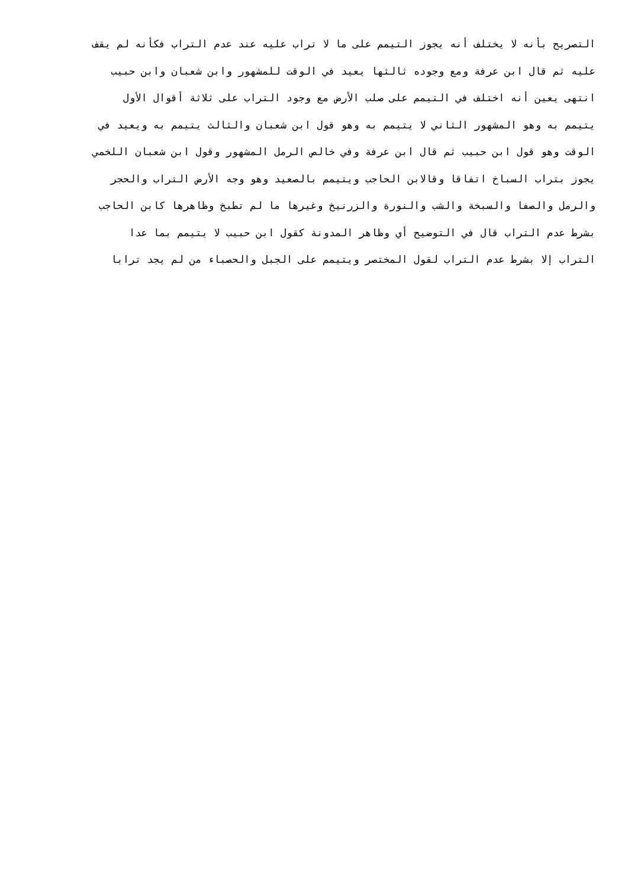التصريح بأنه لا يختلف أنه يجوز التيمم على ما لا تراب عليه عند عدم التراب فكأنه لم يقف
عليه ثم قال ابن عرفة ومع وجوده ثالثها يعيد في الوقت للمشهور وابن شعبان وابن حبيب
انتهى يعين أنه اختلف في التيمم على صلب الأرض مع وجود التراب على ثلاثة أقوال الأول
يتيمم به وهو المشهور الثاني لا يتيمم به وهو قول ابن شعبان والثالث يتيمم به ويعيد في
الوقت وهو قول ابن حبيب ثم قال ابن عرفة وفي خالص الرمل المشهور وقول ابن شعبان اللخمي
يجوز بتراب السباخ اتفاقا وقالابن الحاجب ويتيمم بالصعيد وهو وجه الأرض التراب والحجر
والرمل والصفا والسبخة والشب والنورة والزرنيخ وغيرها ما لم تطبخ وظاهرها كابن الحاجب
بشرط عدم التراب قال في التوضيح أي وظاهر المدونة كقول ابن حبيب لا يتيمم بما عدا
التراب إلا بشرط عدم التراب لقول المختصر ويتيمم على الجبل والحصباء من لم يجد ترابا